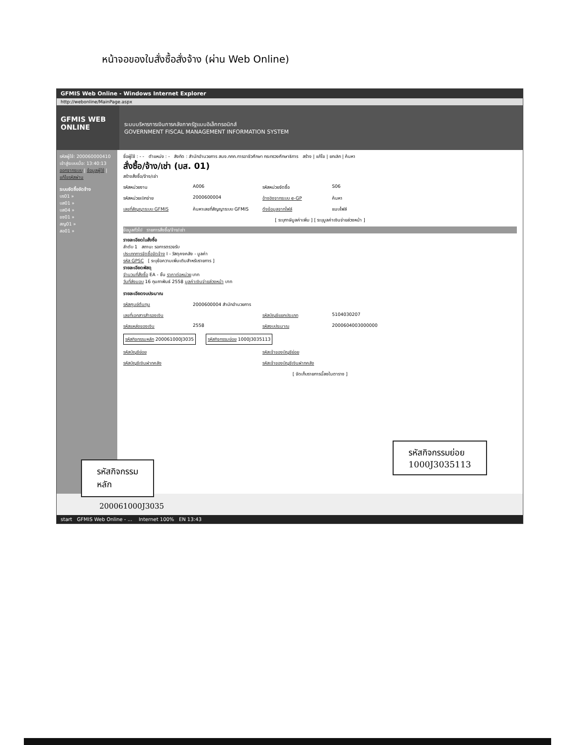หน้าจอของใบสั่งซื้อสั่งจ้าง (ผ่าน Web Online)
GFMIS Web Online - Windows Internet Explorer
http://webonline/MainPage.aspx
GFMIS WEB ONLINE
ระบบบริหารการเงินการคลังภาครัฐแบบอิเล็กทรอนิกส์
GOVERNMENT FISCAL MANAGEMENT INFORMATION SYSTEM
รหัสผู้ใช้: 200060000410
เข้าสู่ระบบเมื่อ: 13:40:13
ออกจากระบบ | ข้อมูลผู้ใช้ | แก้ไขรหัสผ่าน
ระบบจัดซื้อจัดจ้าง
บร01 »
บส01 »
บส04 »
ขซ01 »
สญ01 »
สอ01 »
ชื่อผู้ใช้ : - - ตำแหน่ง : - สังกัด : สำนักอำนวยการ สนง.กกก.การอาชีวศึกษา กระทรวงศึกษาธิการ สร้าง | แก้ไข | ยกเลิก | ค้นหา
สั่งซื้อ/จ้าง/เช่า (บส. 01)
สร้างสั่งซื้อ/จ้าง/เช่า
รหัสหน่วยงาน A006 รหัสหน่วยจัดซื้อ S06
รหัสหน่วยเบิกจ่าย 2000600004 อ้างอิงจากระบบ e-GP ค้นหา
เลขที่สัญญาระบบ GFMIS ค้นหาเลขที่สัญญาระบบ GFMIS ดึงข้อมูลจากไฟล์ แนบไฟล์
[ ระบุภาษีมูลค่าเพิ่ม ] [ ระบุมูลค่าเงินจ่ายล่วงหน้า ]
ข้อมูลทั่วไป รายการสั่งซื้อ/จ้าง/เช่า
รายละเอียดใบสั่งซื้อ
ลำดับ 1 สถานะ รอการตรวจรับ
ประเภทการจัดซื้อจัดจ้าง I - วัสดุคงคลัง - มูลค่า
รหัส GPSC [ ระบุข้อความเพิ่มเติมสำหรับรายการ ]
รายละเอียดพัสดุ
จำนวนที่สั่งซื้อ EA - ชิ้น ราคาต่อหน่วย บาท
วันที่ส่งมอบ 16 กุมภาพันธ์ 2558 มูลค่าเงินจ่ายล่วงหน้า บาท
รายละเอียดงบประมาณ
รหัสศูนย์ต้นทุน 2000600004 สำนักอำนวยการ
เลขที่เอกสารสำรองเงิน รหัสบัญชีแยกประเภท 5104030207
รหัสแหล่งของเงิน 2558 รหัสงบประมาณ 2000604003000000
รหัสกิจกรรมหลัก 200061000J3035 รหัสกิจกรรมย่อย 1000J3035113
รหัสบัญชีย่อย รหัสเจ้าของบัญชีย่อย
รหัสบัญชีเงินฝากคลัง รหัสเจ้าของบัญชีเงินฝากคลัง
[ จัดเก็บรายการนี้ลงในตาราง ]
start GFMIS Web Online - ... Internet 100% EN 13:43
รหัสกิจกรรมย่อย
1000J3035113
รหัสกิจกรรม
หลัก
200061000J3035